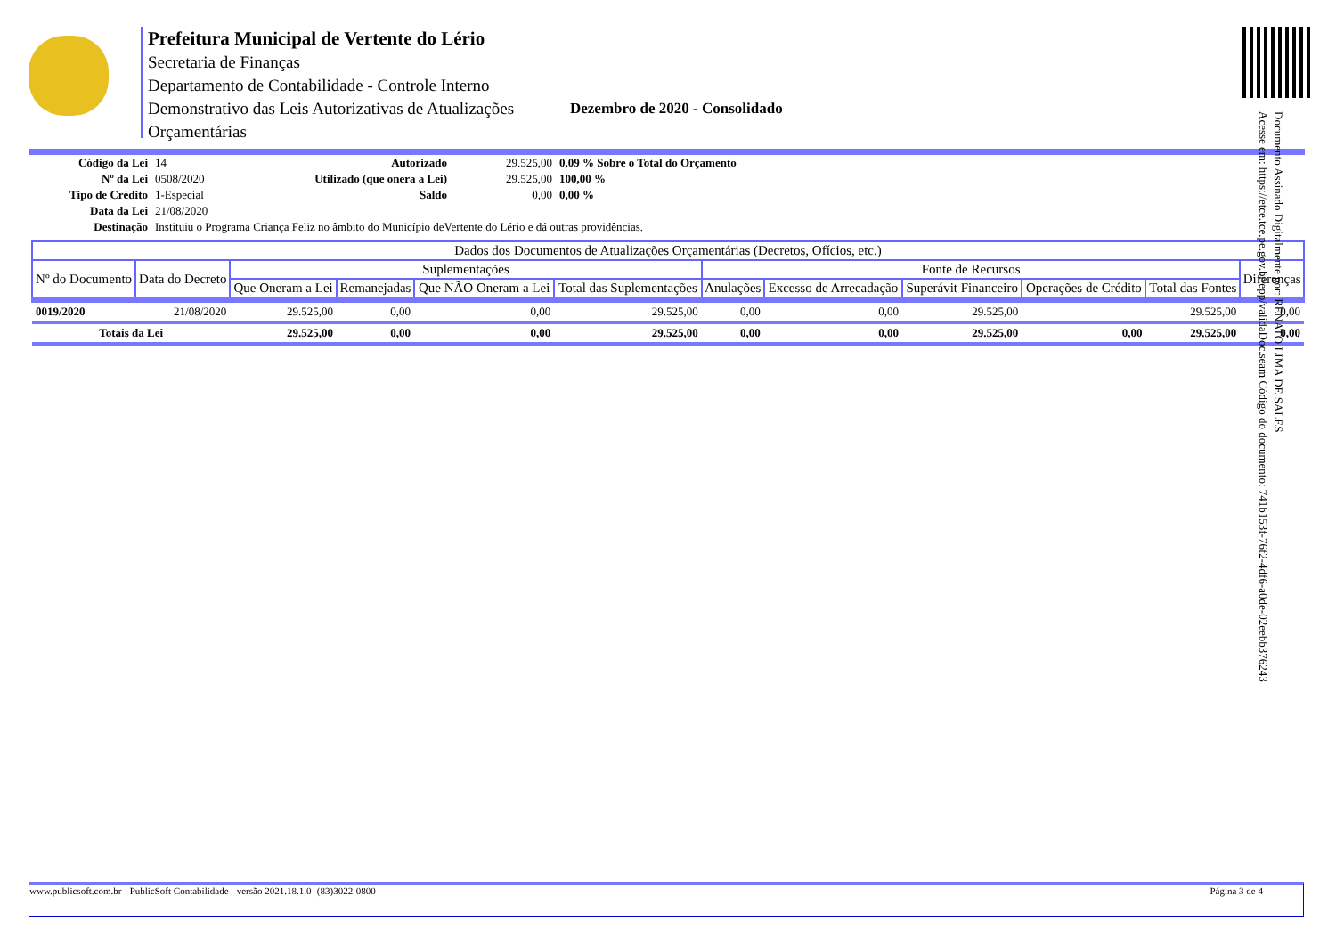Prefeitura Municipal de Vertente do Lério
Secretaria de Finanças
Departamento de Contabilidade - Controle Interno
Demonstrativo das Leis Autorizativas de Atualizações
Orçamentárias
Dezembro de 2020 - Consolidado
Documento Assinado Digitalmente por: RENATO LIMA DE SALES
Acesse em: https://etce.tce.pe.gov.br/epp/validaDoc.seam Código do documento: 741b153f-76f2-4df6-a0de-02eebb376243
| Código da Lei | 14 | Autorizado | 29.525,00 | 0,09 % Sobre o Total do Orçamento |
| Nº da Lei | 0508/2020 | Utilizado (que onera a Lei) | 29.525,00 | 100,00 % |
| Tipo de Crédito | 1-Especial | Saldo | 0,00 | 0,00 % |
| Data da Lei | 21/08/2020 | | | |
| Destinação | Instituiu o Programa Criança Feliz no âmbito do Município deVertente do Lério e dá outras providências. | | | |
| Dados dos Documentos de Atualizações Orçamentárias (Decretos, Ofícios, etc.) | | | | | | | | | | | |
| --- | --- | --- | --- | --- | --- | --- | --- | --- | --- | --- | --- |
| Nº do Documento | Data do Decreto | Suplementações | | | | Fonte de Recursos | | | | | Diferenças |
| | | Que Oneram a Lei | Remanejadas | Que NÃO Oneram a Lei | Total das Suplementações | Anulações | Excesso de Arrecadação | Superávit Financeiro | Operações de Crédito | Total das Fontes | |
| 0019/2020 | 21/08/2020 | 29.525,00 | 0,00 | 0,00 | 29.525,00 | 0,00 | 0,00 | 29.525,00 | | 29.525,00 | 0,00 |
| Totais da Lei | | 29.525,00 | 0,00 | 0,00 | 29.525,00 | 0,00 | 0,00 | 29.525,00 | 0,00 | 29.525,00 | 0,00 |
www.publicsoft.com.br - PublicSoft Contabilidade - versão 2021.18.1.0 -(83)3022-0800 Página 3 de 4